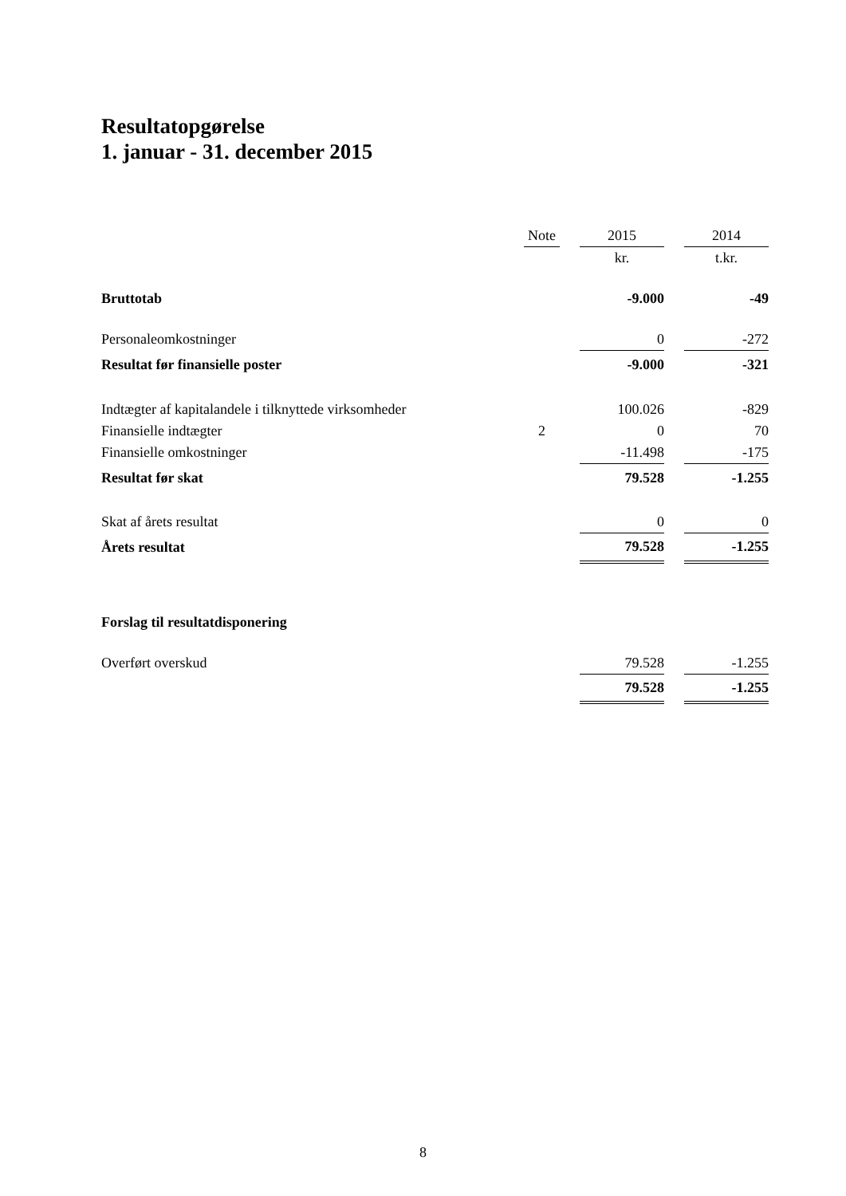Resultatopgørelse
1. januar - 31. december 2015
| | Note | | 2015 | | 2014 |
| --- | --- | --- | --- | --- | --- |
| | | | kr. | | t.kr. |
| Bruttotab | | | -9.000 | | -49 |
| Personaleomkostninger | | | 0 | | -272 |
| Resultat før finansielle poster | | | -9.000 | | -321 |
| Indtægter af kapitalandele i tilknyttede virksomheder | | | 100.026 | | -829 |
| Finansielle indtægter | 2 | | 0 | | 70 |
| Finansielle omkostninger | | | -11.498 | | -175 |
| Resultat før skat | | | 79.528 | | -1.255 |
| Skat af årets resultat | | | 0 | | 0 |
| Årets resultat | | | 79.528 | | -1.255 |
| Forslag til resultatdisponering | | | | | |
| Overført overskud | | | 79.528 | | -1.255 |
| | | | 79.528 | | -1.255 |
8